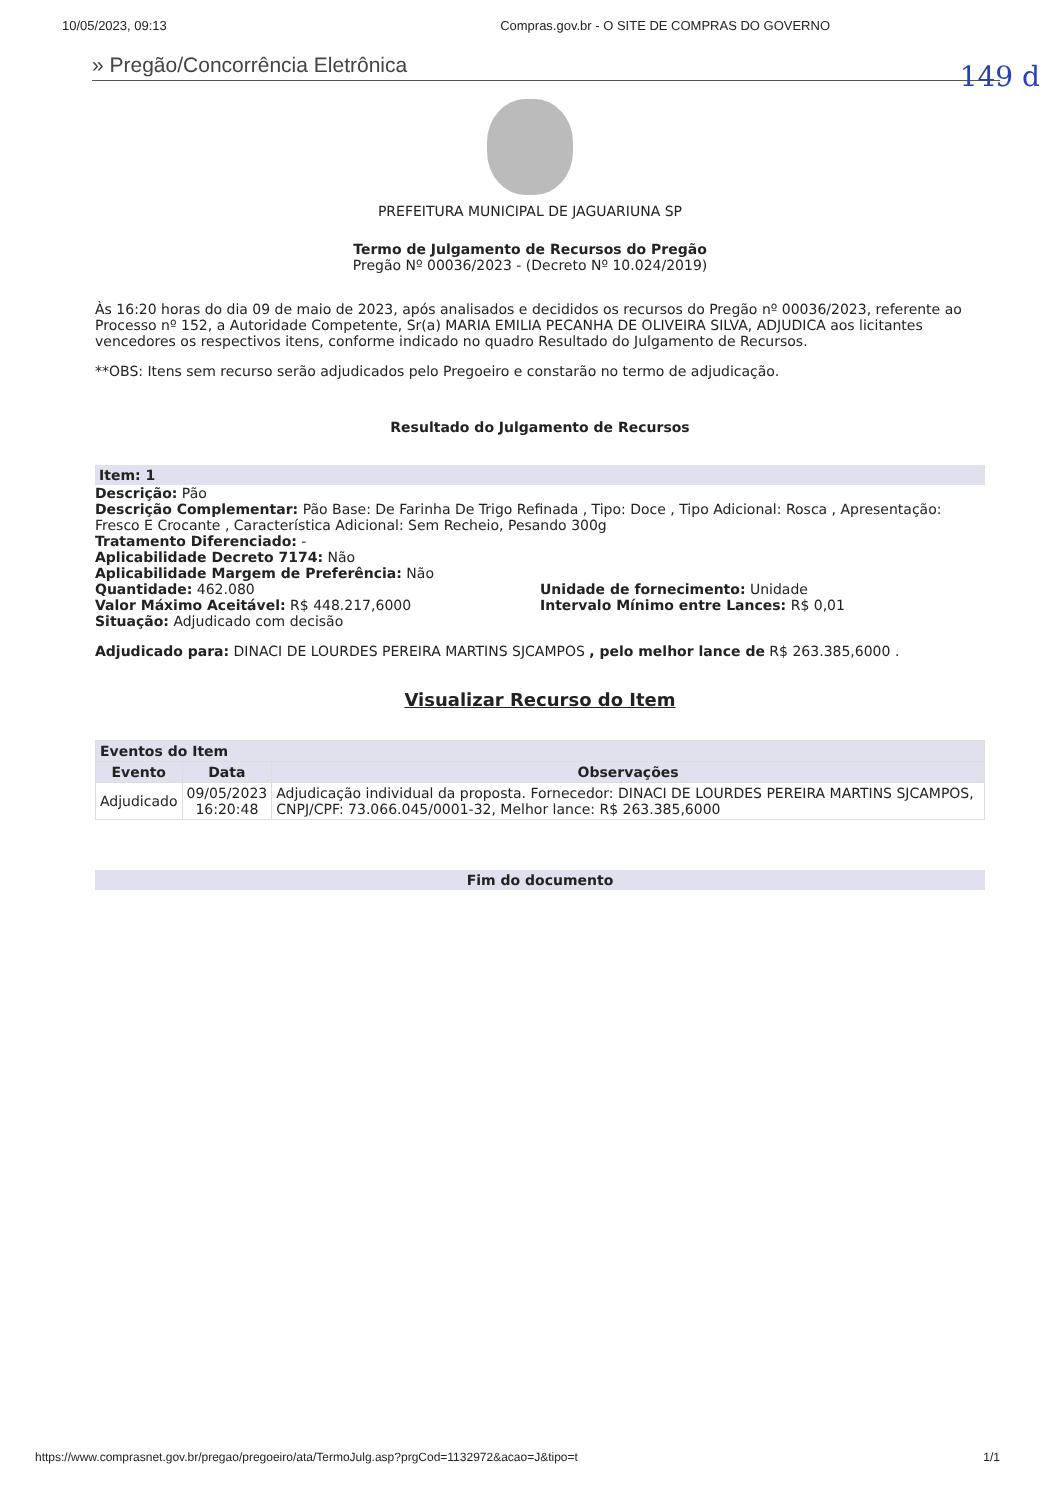10/05/2023, 09:13 Compras.gov.br - O SITE DE COMPRAS DO GOVERNO
149 d
» Pregão/Concorrência Eletrônica
PREFEITURA MUNICIPAL DE JAGUARIUNA SP
Termo de Julgamento de Recursos do Pregão
Pregão Nº 00036/2023 - (Decreto Nº 10.024/2019)
Às 16:20 horas do dia 09 de maio de 2023, após analisados e decididos os recursos do Pregão nº 00036/2023, referente ao Processo nº 152, a Autoridade Competente, Sr(a) MARIA EMILIA PECANHA DE OLIVEIRA SILVA, ADJUDICA aos licitantes vencedores os respectivos itens, conforme indicado no quadro Resultado do Julgamento de Recursos.
**OBS: Itens sem recurso serão adjudicados pelo Pregoeiro e constarão no termo de adjudicação.
Resultado do Julgamento de Recursos
Item: 1
Descrição: Pão
Descrição Complementar: Pão Base: De Farinha De Trigo Refinada , Tipo: Doce , Tipo Adicional: Rosca , Apresentação: Fresco E Crocante , Característica Adicional: Sem Recheio, Pesando 300g
Tratamento Diferenciado: -
Aplicabilidade Decreto 7174: Não
Aplicabilidade Margem de Preferência: Não
Quantidade: 462.080
Valor Máximo Aceitável: R$ 448.217,6000
Situação: Adjudicado com decisão
Unidade de fornecimento: Unidade
Intervalo Mínimo entre Lances: R$ 0,01
Adjudicado para: DINACI DE LOURDES PEREIRA MARTINS SJCAMPOS , pelo melhor lance de R$ 263.385,6000 .
Visualizar Recurso do Item
| Eventos do Item | | |
| --- | --- | --- |
| Evento | Data | Observações |
| Adjudicado | 09/05/2023 16:20:48 | Adjudicação individual da proposta. Fornecedor: DINACI DE LOURDES PEREIRA MARTINS SJCAMPOS, CNPJ/CPF: 73.066.045/0001-32, Melhor lance: R$ 263.385,6000 |
Fim do documento
https://www.comprasnet.gov.br/pregao/pregoeiro/ata/TermoJulg.asp?prgCod=1132972&acao=J&tipo=t 1/1